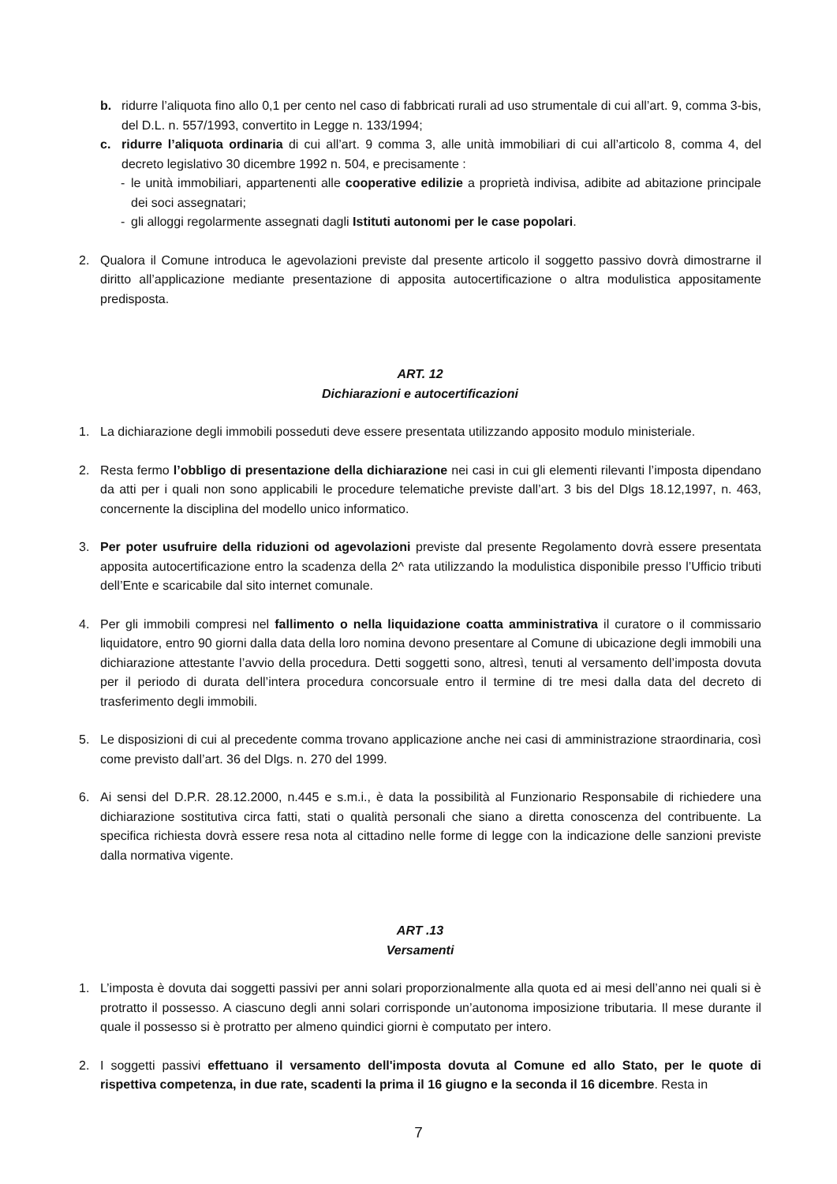b. ridurre l’aliquota fino allo 0,1 per cento nel caso di fabbricati rurali ad uso strumentale di cui all’art. 9, comma 3-bis, del D.L. n. 557/1993, convertito in Legge n. 133/1994;
c. ridurre l’aliquota ordinaria di cui all’art. 9 comma 3, alle unità immobiliari di cui all’articolo 8, comma 4, del decreto legislativo 30 dicembre 1992 n. 504, e precisamente :
- le unità immobiliari, appartenenti alle cooperative edilizie a proprietà indivisa, adibite ad abitazione principale dei soci assegnatari;
- gli alloggi regolarmente assegnati dagli Istituti autonomi per le case popolari.
2. Qualora il Comune introduca le agevolazioni previste dal presente articolo il soggetto passivo dovrà dimostrarne il diritto all’applicazione mediante presentazione di apposita autocertificazione o altra modulistica appositamente predisposta.
ART. 12
Dichiarazioni e autocertificazioni
1. La dichiarazione degli immobili posseduti deve essere presentata utilizzando apposito modulo ministeriale.
2. Resta fermo l’obbligo di presentazione della dichiarazione nei casi in cui gli elementi rilevanti l’imposta dipendano da atti per i quali non sono applicabili le procedure telematiche previste dall’art. 3 bis del Dlgs 18.12,1997, n. 463, concernente la disciplina del modello unico informatico.
3. Per poter usufruire della riduzioni od agevolazioni previste dal presente Regolamento dovrà essere presentata apposita autocertificazione entro la scadenza della 2^ rata utilizzando la modulistica disponibile presso l’Ufficio tributi dell’Ente e scaricabile dal sito internet comunale.
4. Per gli immobili compresi nel fallimento o nella liquidazione coatta amministrativa il curatore o il commissario liquidatore, entro 90 giorni dalla data della loro nomina devono presentare al Comune di ubicazione degli immobili una dichiarazione attestante l’avvio della procedura. Detti soggetti sono, altresì, tenuti al versamento dell’imposta dovuta per il periodo di durata dell’intera procedura concorsuale entro il termine di tre mesi dalla data del decreto di trasferimento degli immobili.
5. Le disposizioni di cui al precedente comma trovano applicazione anche nei casi di amministrazione straordinaria, così come previsto dall’art. 36 del Dlgs. n. 270 del 1999.
6. Ai sensi del D.P.R. 28.12.2000, n.445 e s.m.i., è data la possibilità al Funzionario Responsabile di richiedere una dichiarazione sostitutiva circa fatti, stati o qualità personali che siano a diretta conoscenza del contribuente. La specifica richiesta dovrà essere resa nota al cittadino nelle forme di legge con la indicazione delle sanzioni previste dalla normativa vigente.
ART .13
Versamenti
1. L’imposta è dovuta dai soggetti passivi per anni solari proporzionalmente alla quota ed ai mesi dell’anno nei quali si è protratto il possesso. A ciascuno degli anni solari corrisponde un’autonoma imposizione tributaria. Il mese durante il quale il possesso si è protratto per almeno quindici giorni è computato per intero.
2. I soggetti passivi effettuano il versamento dell'imposta dovuta al Comune ed allo Stato, per le quote di rispettiva competenza, in due rate, scadenti la prima il 16 giugno e la seconda il 16 dicembre. Resta in
7